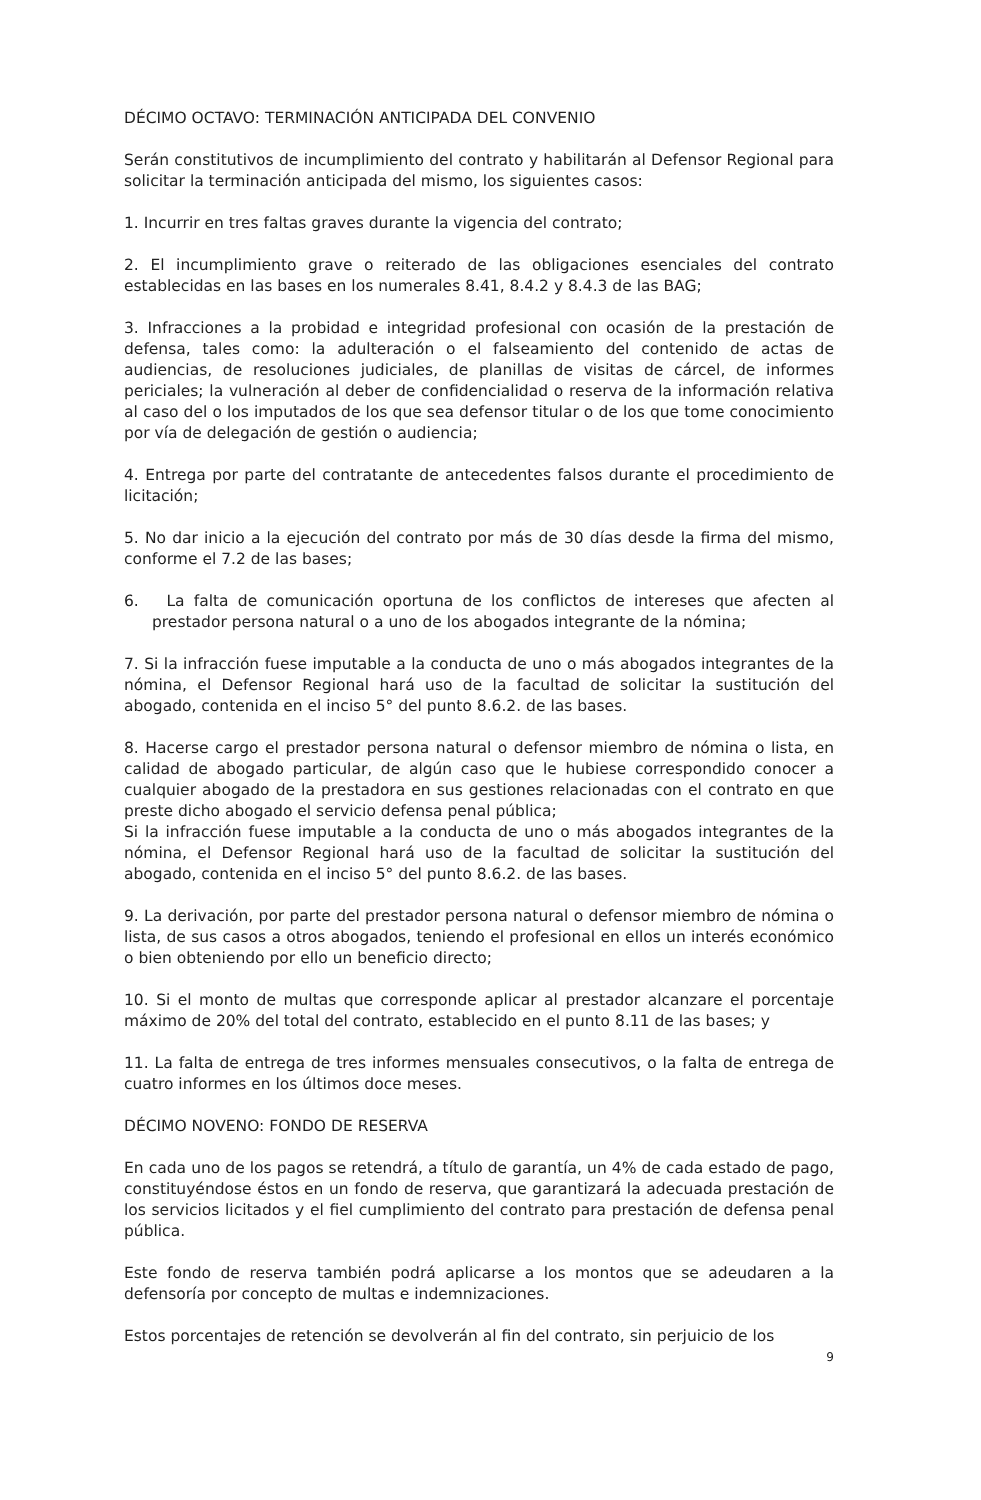DÉCIMO OCTAVO: TERMINACIÓN ANTICIPADA DEL CONVENIO
Serán constitutivos de incumplimiento del contrato y habilitarán al Defensor Regional para solicitar la terminación anticipada del mismo, los siguientes casos:
1. Incurrir en tres faltas graves durante la vigencia del contrato;
2. El incumplimiento grave o reiterado de las obligaciones esenciales del contrato establecidas en las bases en los numerales 8.41, 8.4.2 y 8.4.3 de las BAG;
3. Infracciones a la probidad e integridad profesional con ocasión de la prestación de defensa, tales como: la adulteración o el falseamiento del contenido de actas de audiencias, de resoluciones judiciales, de planillas de visitas de cárcel, de informes periciales; la vulneración al deber de confidencialidad o reserva de la información relativa al caso del o los imputados de los que sea defensor titular o de los que tome conocimiento por vía de delegación de gestión o audiencia;
4. Entrega por parte del contratante de antecedentes falsos durante el procedimiento de licitación;
5. No dar inicio a la ejecución del contrato por más de 30 días desde la firma del mismo, conforme el 7.2 de las bases;
6. La falta de comunicación oportuna de los conflictos de intereses que afecten al prestador persona natural o a uno de los abogados integrante de la nómina;
7. Si la infracción fuese imputable a la conducta de uno o más abogados integrantes de la nómina, el Defensor Regional hará uso de la facultad de solicitar la sustitución del abogado, contenida en el inciso 5° del punto 8.6.2. de las bases.
8. Hacerse cargo el prestador persona natural o defensor miembro de nómina o lista, en calidad de abogado particular, de algún caso que le hubiese correspondido conocer a cualquier abogado de la prestadora en sus gestiones relacionadas con el contrato en que preste dicho abogado el servicio defensa penal pública;
Si la infracción fuese imputable a la conducta de uno o más abogados integrantes de la nómina, el Defensor Regional hará uso de la facultad de solicitar la sustitución del abogado, contenida en el inciso 5° del punto 8.6.2. de las bases.
9. La derivación, por parte del prestador persona natural o defensor miembro de nómina o lista, de sus casos a otros abogados, teniendo el profesional en ellos un interés económico o bien obteniendo por ello un beneficio directo;
10. Si el monto de multas que corresponde aplicar al prestador alcanzare el porcentaje máximo de 20% del total del contrato, establecido en el punto 8.11 de las bases; y
11. La falta de entrega de tres informes mensuales consecutivos, o la falta de entrega de cuatro informes en los últimos doce meses.
DÉCIMO NOVENO: FONDO DE RESERVA
En cada uno de los pagos se retendrá, a título de garantía, un 4% de cada estado de pago, constituyéndose éstos en un fondo de reserva, que garantizará la adecuada prestación de los servicios licitados y el fiel cumplimiento del contrato para prestación de defensa penal pública.
Este fondo de reserva también podrá aplicarse a los montos que se adeudaren a la defensoría por concepto de multas e indemnizaciones.
Estos porcentajes de retención se devolverán al fin del contrato, sin perjuicio de los
9